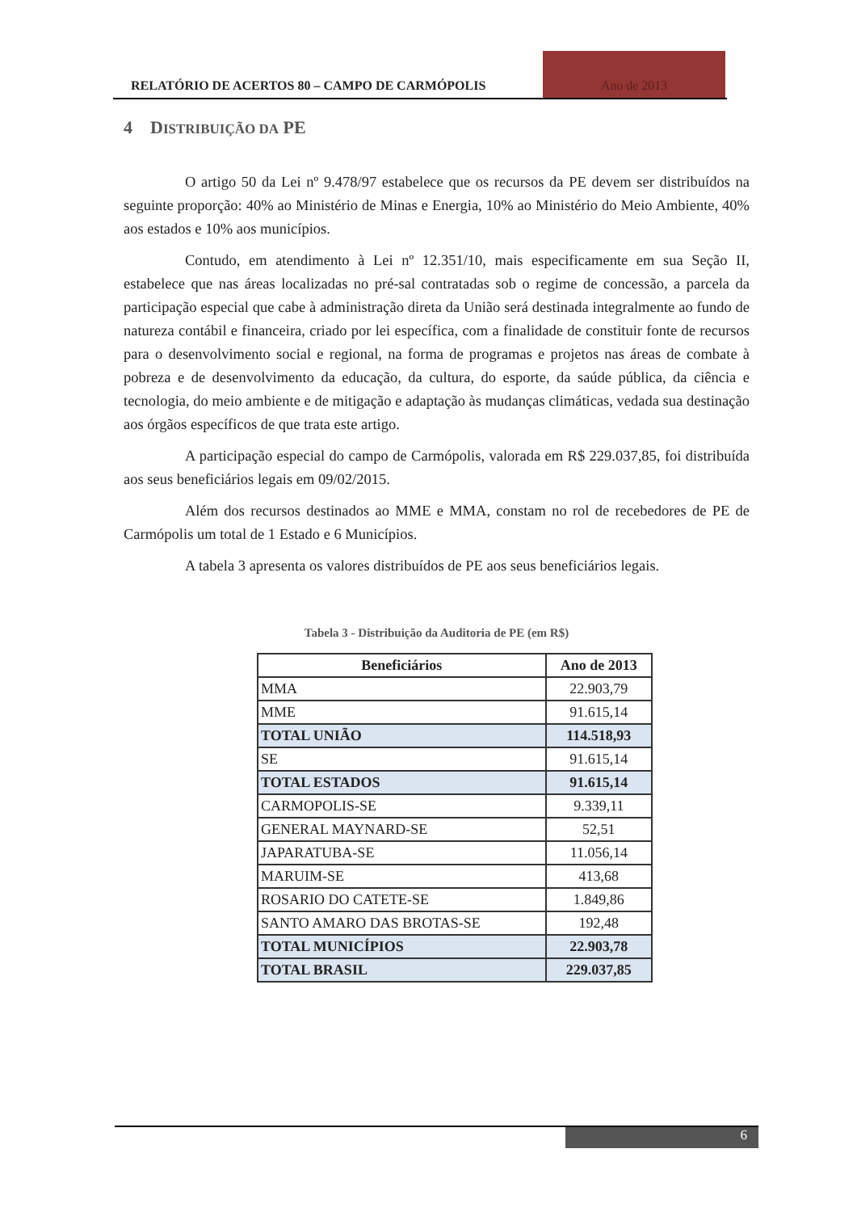RELATÓRIO DE ACERTOS 80 – CAMPO DE CARMÓPOLIS
Ano de 2013
4 DISTRIBUIÇÃO DA PE
O artigo 50 da Lei nº 9.478/97 estabelece que os recursos da PE devem ser distribuídos na seguinte proporção: 40% ao Ministério de Minas e Energia, 10% ao Ministério do Meio Ambiente, 40% aos estados e 10% aos municípios.
Contudo, em atendimento à Lei nº 12.351/10, mais especificamente em sua Seção II, estabelece que nas áreas localizadas no pré-sal contratadas sob o regime de concessão, a parcela da participação especial que cabe à administração direta da União será destinada integralmente ao fundo de natureza contábil e financeira, criado por lei específica, com a finalidade de constituir fonte de recursos para o desenvolvimento social e regional, na forma de programas e projetos nas áreas de combate à pobreza e de desenvolvimento da educação, da cultura, do esporte, da saúde pública, da ciência e tecnologia, do meio ambiente e de mitigação e adaptação às mudanças climáticas, vedada sua destinação aos órgãos específicos de que trata este artigo.
A participação especial do campo de Carmópolis, valorada em R$ 229.037,85, foi distribuída aos seus beneficiários legais em 09/02/2015.
Além dos recursos destinados ao MME e MMA, constam no rol de recebedores de PE de Carmópolis um total de 1 Estado e 6 Municípios.
A tabela 3 apresenta os valores distribuídos de PE aos seus beneficiários legais.
Tabela 3 - Distribuição da Auditoria de PE (em R$)
| Beneficiários | Ano de 2013 |
| --- | --- |
| MMA | 22.903,79 |
| MME | 91.615,14 |
| TOTAL UNIÃO | 114.518,93 |
| SE | 91.615,14 |
| TOTAL ESTADOS | 91.615,14 |
| CARMOPOLIS-SE | 9.339,11 |
| GENERAL MAYNARD-SE | 52,51 |
| JAPARATUBA-SE | 11.056,14 |
| MARUIM-SE | 413,68 |
| ROSARIO DO CATETE-SE | 1.849,86 |
| SANTO AMARO DAS BROTAS-SE | 192,48 |
| TOTAL MUNICÍPIOS | 22.903,78 |
| TOTAL BRASIL | 229.037,85 |
6